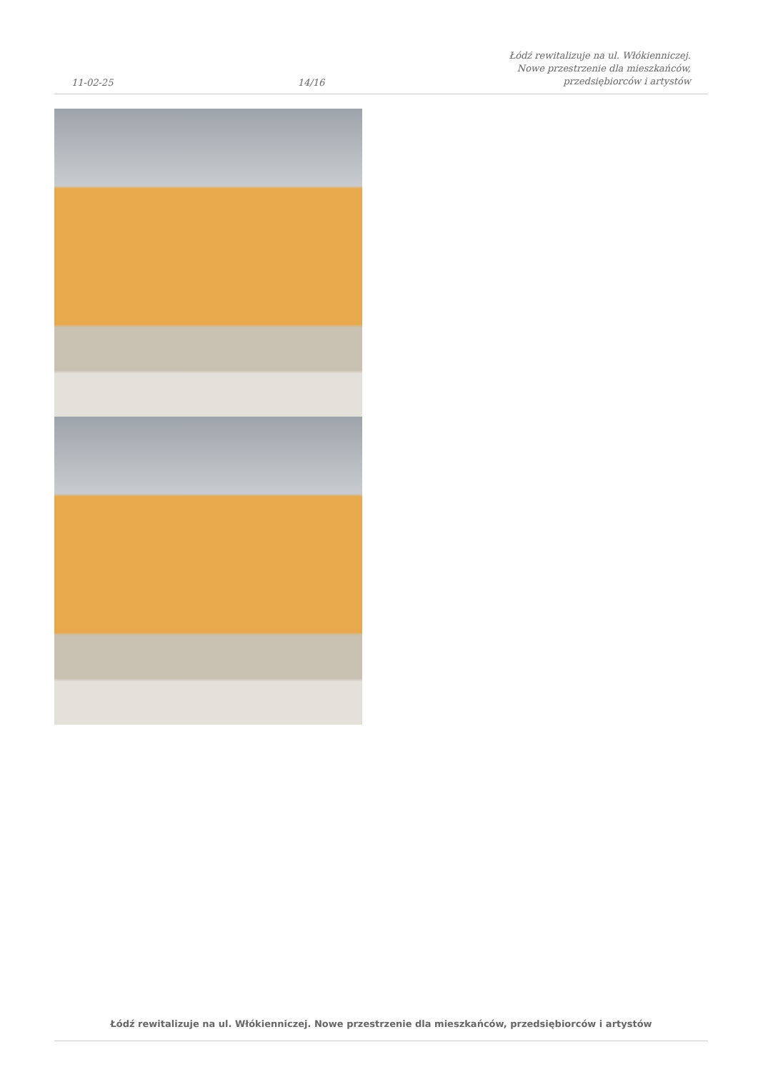11-02-25 14/16 Łódź rewitalizuje na ul. Włókienniczej.
Nowe przestrzenie dla mieszkańców,
przedsiębiorców i artystów
Łódź rewitalizuje na ul. Włókienniczej. Nowe przestrzenie dla mieszkańców, przedsiębiorców i artystów